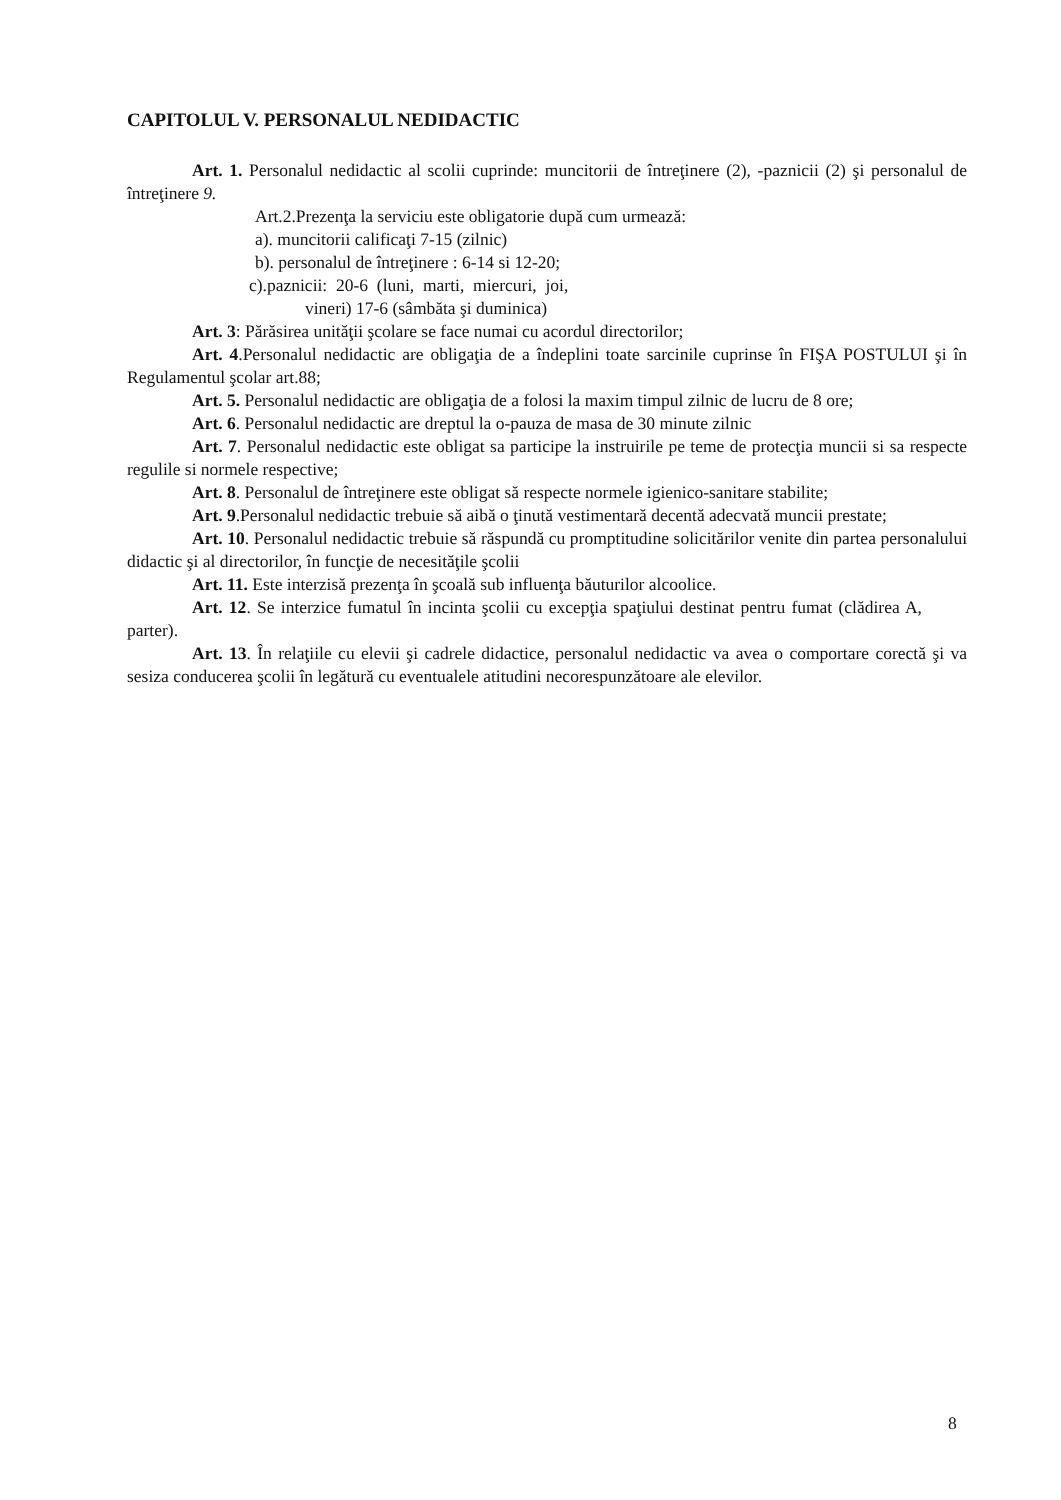CAPITOLUL V. PERSONALUL NEDIDACTIC
Art. 1. Personalul nedidactic al scolii cuprinde: muncitorii de întreţinere (2), -paznicii (2) şi personalul de întreţinere 9.
Art.2.Prezenţa la serviciu este obligatorie după cum urmează:
a). muncitorii calificaţi 7-15 (zilnic)
b). personalul de întreţinere : 6-14 si 12-20;
c).paznicii: 20-6 (luni, marti, miercuri, joi,
vineri) 17-6 (sâmbăta şi duminica)
Art. 3: Părăsirea unităţii şcolare se face numai cu acordul directorilor;
Art. 4.Personalul nedidactic are obligaţia de a îndeplini toate sarcinile cuprinse în FIŞA POSTULUI şi în Regulamentul şcolar art.88;
Art. 5. Personalul nedidactic are obligaţia de a folosi la maxim timpul zilnic de lucru de 8 ore;
Art. 6. Personalul nedidactic are dreptul la o-pauza de masa de 30 minute zilnic
Art. 7. Personalul nedidactic este obligat sa participe la instruirile pe teme de protecţia muncii si sa respecte regulile si normele respective;
Art. 8. Personalul de întreţinere este obligat să respecte normele igienico-sanitare stabilite;
Art. 9.Personalul nedidactic trebuie să aibă o ţinută vestimentară decentă adecvată muncii prestate;
Art. 10. Personalul nedidactic trebuie să răspundă cu promptitudine solicitărilor venite din partea personalului didactic şi al directorilor, în funcţie de necesităţile şcolii
Art. 11. Este interzisă prezenţa în şcoală sub influenţa băuturilor alcoolice.
Art. 12. Se interzice fumatul în incinta şcolii cu excepţia spaţiului destinat pentru fumat (clădirea A, parter).
Art. 13. În relaţiile cu elevii şi cadrele didactice, personalul nedidactic va avea o comportare corectă şi va sesiza conducerea şcolii în legătură cu eventualele atitudini necorespunzătoare ale elevilor.
8